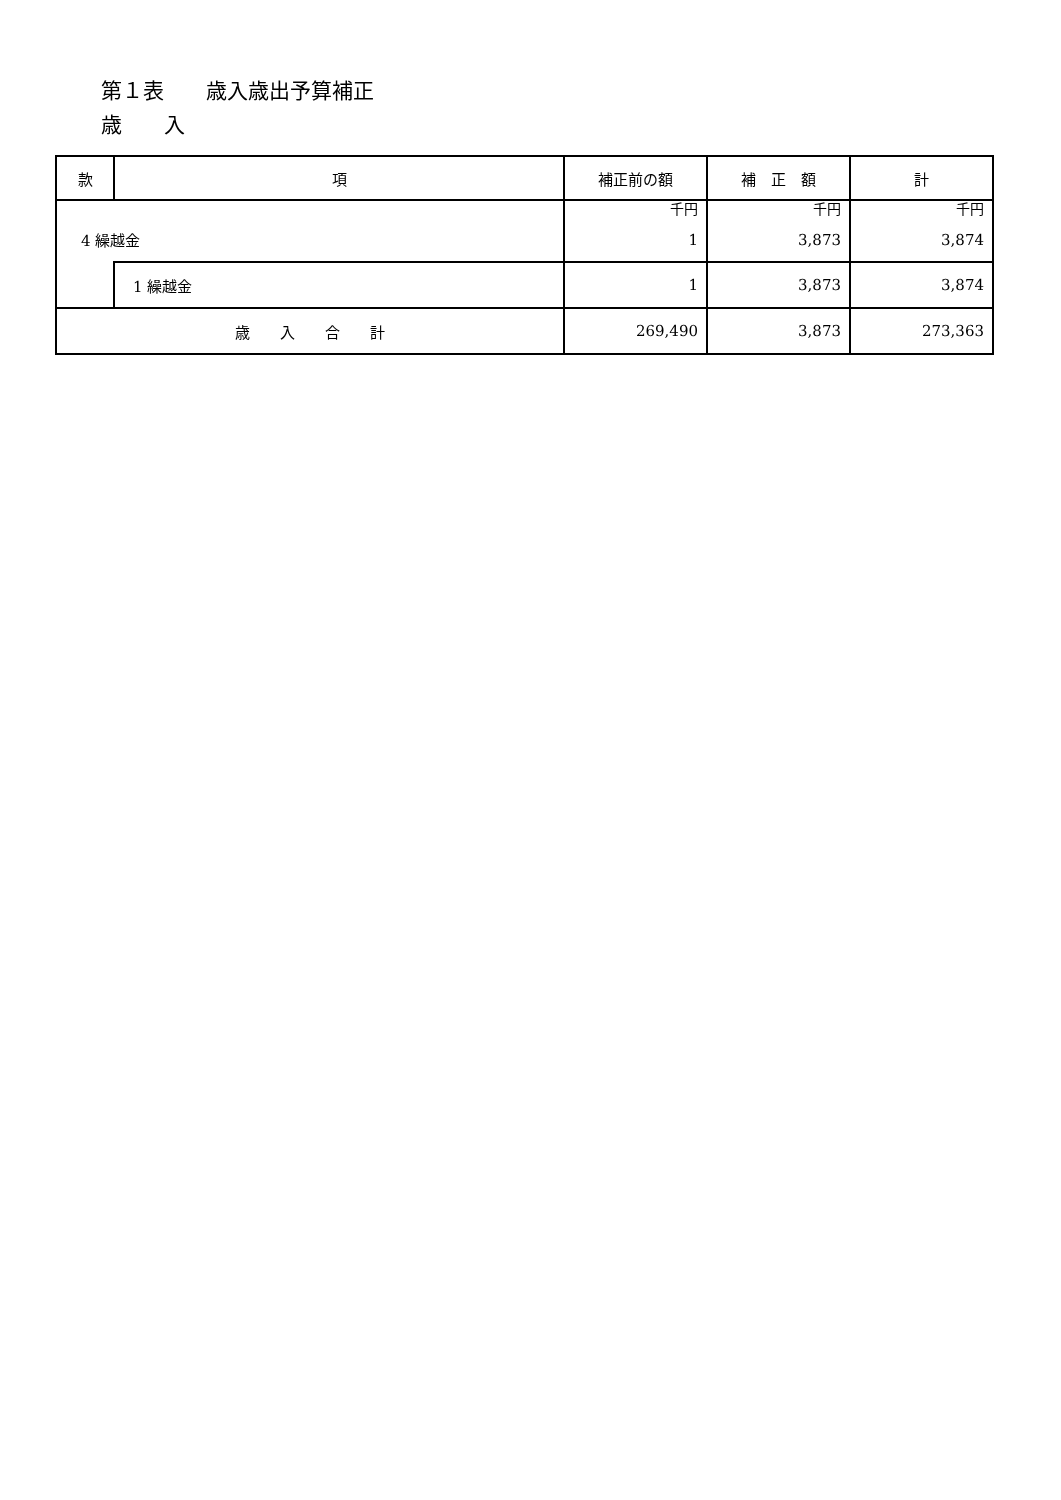第１表　　歳入歳出予算補正
歳　　入
| 款 | 項 | 補正前の額 | 補 正 額 | 計 |
| --- | --- | --- | --- | --- |
| 4 繰越金 | | 千円 1 | 千円 3,873 | 千円 3,874 |
| | 1 繰越金 | 1 | 3,873 | 3,874 |
| 歳 入 合 計 | | 269,490 | 3,873 | 273,363 |